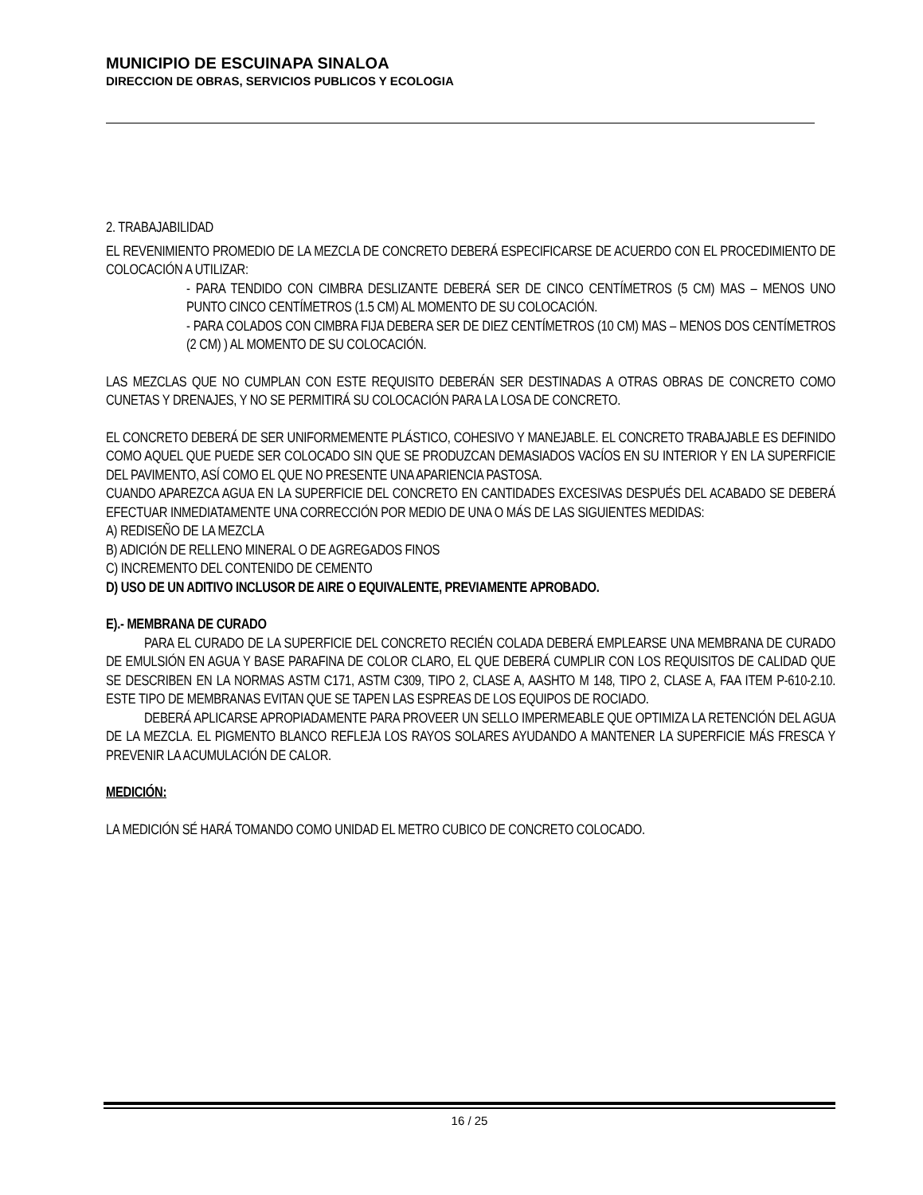MUNICIPIO DE ESCUINAPA SINALOA
DIRECCION DE OBRAS, SERVICIOS PUBLICOS Y ECOLOGIA
2. TRABAJABILIDAD
EL REVENIMIENTO PROMEDIO DE LA MEZCLA DE CONCRETO DEBERÁ ESPECIFICARSE DE ACUERDO CON EL PROCEDIMIENTO DE COLOCACIÓN A UTILIZAR:
- PARA TENDIDO CON CIMBRA DESLIZANTE DEBERÁ SER DE CINCO CENTÍMETROS (5 CM) MAS – MENOS UNO PUNTO CINCO CENTÍMETROS (1.5 CM) AL MOMENTO DE SU COLOCACIÓN.
- PARA COLADOS CON CIMBRA FIJA DEBERA SER DE DIEZ CENTÍMETROS (10 CM) MAS – MENOS DOS CENTÍMETROS (2 CM) ) AL MOMENTO DE SU COLOCACIÓN.
LAS MEZCLAS QUE NO CUMPLAN CON ESTE REQUISITO DEBERÁN SER DESTINADAS A OTRAS OBRAS DE CONCRETO COMO CUNETAS Y DRENAJES, Y NO SE PERMITIRÁ SU COLOCACIÓN PARA LA LOSA DE CONCRETO.
EL CONCRETO DEBERÁ DE SER UNIFORMEMENTE PLÁSTICO, COHESIVO Y MANEJABLE. EL CONCRETO TRABAJABLE ES DEFINIDO COMO AQUEL QUE PUEDE SER COLOCADO SIN QUE SE PRODUZCAN DEMASIADOS VACÍOS EN SU INTERIOR Y EN LA SUPERFICIE DEL PAVIMENTO, ASÍ COMO EL QUE NO PRESENTE UNA APARIENCIA PASTOSA.
CUANDO APAREZCA AGUA EN LA SUPERFICIE DEL CONCRETO EN CANTIDADES EXCESIVAS DESPUÉS DEL ACABADO SE DEBERÁ EFECTUAR INMEDIATAMENTE UNA CORRECCIÓN POR MEDIO DE UNA O MÁS DE LAS SIGUIENTES MEDIDAS:
A) REDISEÑO DE LA MEZCLA
B) ADICIÓN DE RELLENO MINERAL O DE AGREGADOS FINOS
C) INCREMENTO DEL CONTENIDO DE CEMENTO
D) USO DE UN ADITIVO INCLUSOR DE AIRE O EQUIVALENTE, PREVIAMENTE APROBADO.
E).- MEMBRANA DE CURADO
PARA EL CURADO DE LA SUPERFICIE DEL CONCRETO RECIÉN COLADA DEBERÁ EMPLEARSE UNA MEMBRANA DE CURADO DE EMULSIÓN EN AGUA Y BASE PARAFINA DE COLOR CLARO, EL QUE DEBERÁ CUMPLIR CON LOS REQUISITOS DE CALIDAD QUE SE DESCRIBEN EN LA NORMAS ASTM C171, ASTM C309, TIPO 2, CLASE A, AASHTO M 148, TIPO 2, CLASE A, FAA ITEM P-610-2.10. ESTE TIPO DE MEMBRANAS EVITAN QUE SE TAPEN LAS ESPREAS DE LOS EQUIPOS DE ROCIADO.
DEBERÁ APLICARSE APROPIADAMENTE PARA PROVEER UN SELLO IMPERMEABLE QUE OPTIMIZA LA RETENCIÓN DEL AGUA DE LA MEZCLA. EL PIGMENTO BLANCO REFLEJA LOS RAYOS SOLARES AYUDANDO A MANTENER LA SUPERFICIE MÁS FRESCA Y PREVENIR LA ACUMULACIÓN DE CALOR.
MEDICIÓN:
LA MEDICIÓN SÉ HARÁ TOMANDO COMO UNIDAD EL METRO CUBICO DE CONCRETO COLOCADO.
16 / 25